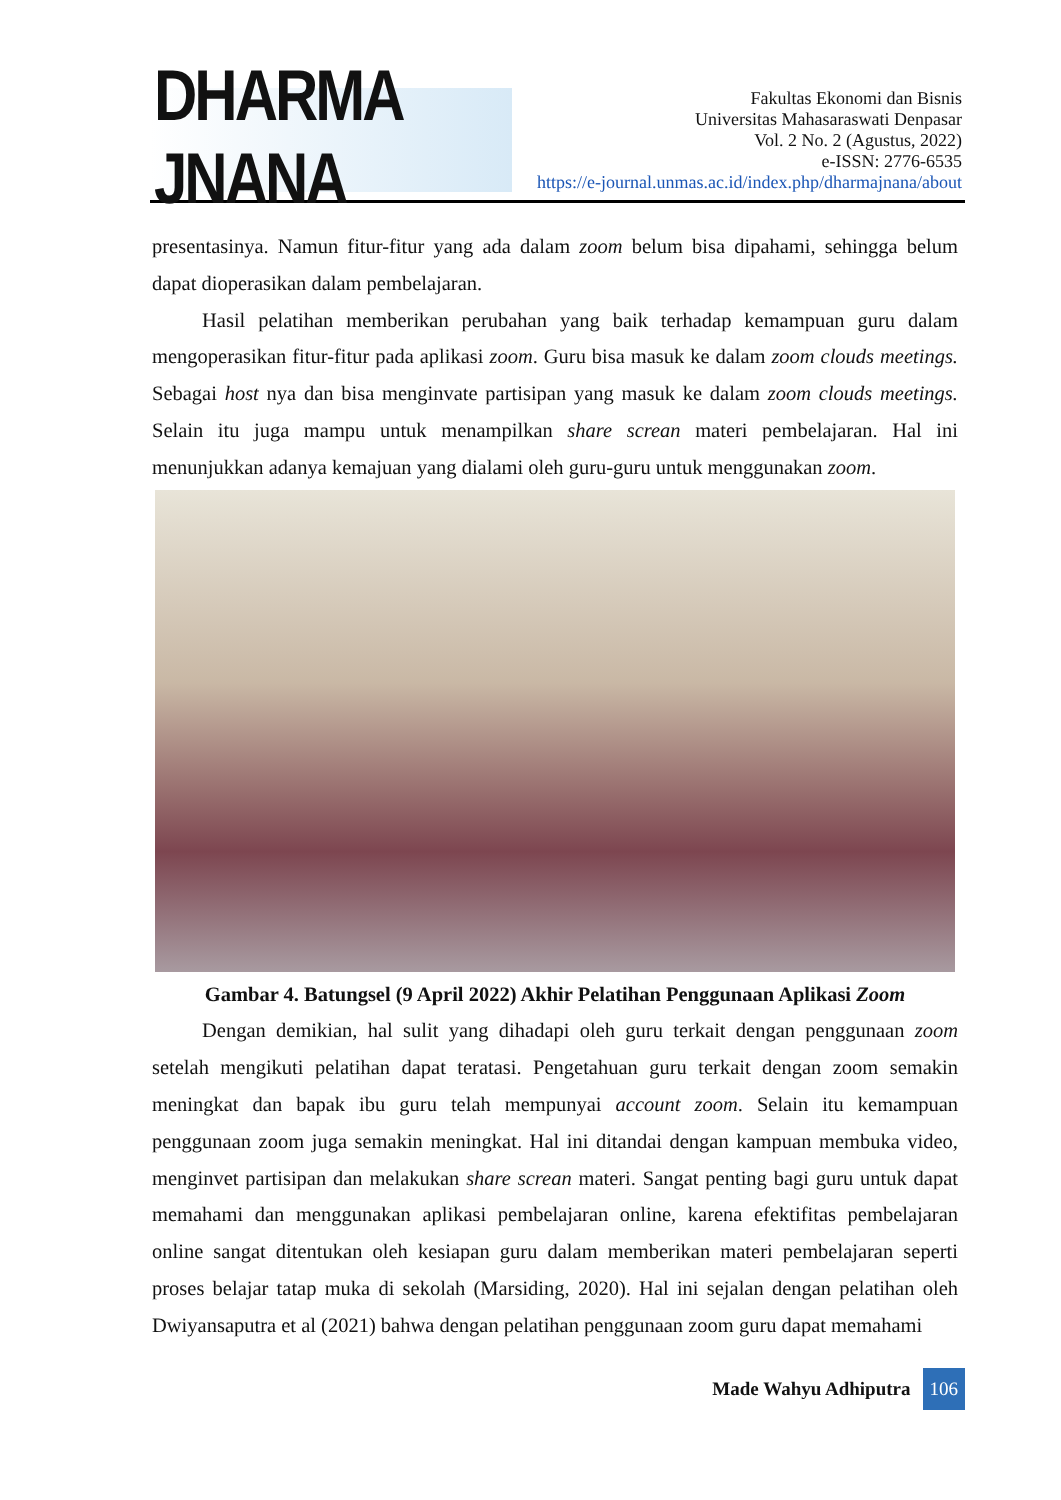DHARMA JNANA
Fakultas Ekonomi dan Bisnis
Universitas Mahasaraswati Denpasar
Vol. 2 No. 2 (Agustus, 2022)
e-ISSN: 2776-6535
https://e-journal.unmas.ac.id/index.php/dharmajnana/about
presentasinya. Namun fitur-fitur yang ada dalam zoom belum bisa dipahami, sehingga belum dapat dioperasikan dalam pembelajaran.
Hasil pelatihan memberikan perubahan yang baik terhadap kemampuan guru dalam mengoperasikan fitur-fitur pada aplikasi zoom. Guru bisa masuk ke dalam zoom clouds meetings. Sebagai host nya dan bisa menginvate partisipan yang masuk ke dalam zoom clouds meetings. Selain itu juga mampu untuk menampilkan share screan materi pembelajaran. Hal ini menunjukkan adanya kemajuan yang dialami oleh guru-guru untuk menggunakan zoom.
Gambar 4. Batungsel (9 April 2022) Akhir Pelatihan Penggunaan Aplikasi Zoom
Dengan demikian, hal sulit yang dihadapi oleh guru terkait dengan penggunaan zoom setelah mengikuti pelatihan dapat teratasi. Pengetahuan guru terkait dengan zoom semakin meningkat dan bapak ibu guru telah mempunyai account zoom. Selain itu kemampuan penggunaan zoom juga semakin meningkat. Hal ini ditandai dengan kampuan membuka video, menginvet partisipan dan melakukan share screan materi. Sangat penting bagi guru untuk dapat memahami dan menggunakan aplikasi pembelajaran online, karena efektifitas pembelajaran online sangat ditentukan oleh kesiapan guru dalam memberikan materi pembelajaran seperti proses belajar tatap muka di sekolah (Marsiding, 2020). Hal ini sejalan dengan pelatihan oleh Dwiyansaputra et al (2021) bahwa dengan pelatihan penggunaan zoom guru dapat memahami
Made Wahyu Adhiputra 106